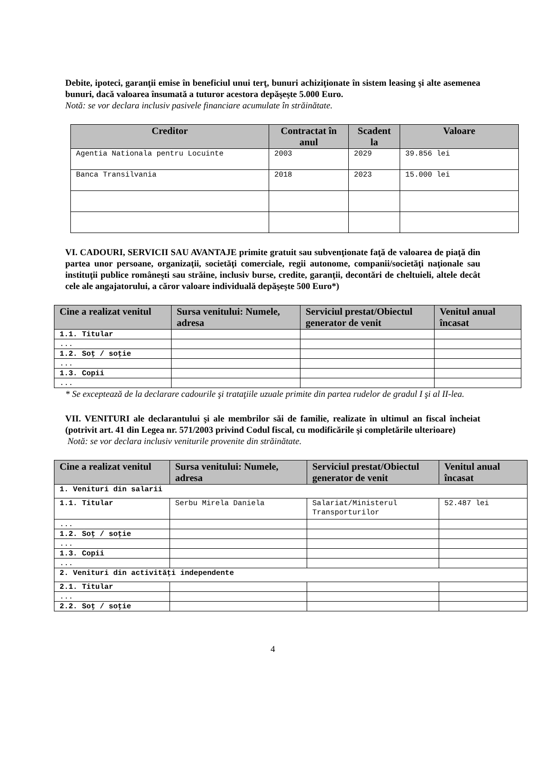Debite, ipoteci, garanţii emise în beneficiul unui terţ, bunuri achiziţionate în sistem leasing şi alte asemenea bunuri, dacă valoarea însumată a tuturor acestora depăşeşte 5.000 Euro.
Notă: se vor declara inclusiv pasivele financiare acumulate în străinătate.
| Creditor | Contractat în anul | Scadent la | Valoare |
| --- | --- | --- | --- |
| Agentia Nationala pentru Locuinte | 2003 | 2029 | 39.856 lei |
| Banca Transilvania | 2018 | 2023 | 15.000 lei |
VI. CADOURI, SERVICII SAU AVANTAJE primite gratuit sau subvenţionate faţă de valoarea de piaţă din partea unor persoane, organizaţii, societăţi comerciale, regii autonome, companii/societăţi naţionale sau instituţii publice româneşti sau străine, inclusiv burse, credite, garanţii, decontări de cheltuieli, altele decât cele ale angajatorului, a căror valoare individuală depăşeşte 500 Euro*)
| Cine a realizat venitul | Sursa venitului: Numele, adresa | Serviciul prestat/Obiectul generator de venit | Venitul anual încasat |
| --- | --- | --- | --- |
| 1.1. Titular | | | |
| ... | | | |
| 1.2. Soţ / soţie | | | |
| ... | | | |
| 1.3. Copii | | | |
| ... | | | |
* Se exceptează de la declarare cadourile şi trataţiile uzuale primite din partea rudelor de gradul I şi al II-lea.
VII. VENITURI ale declarantului şi ale membrilor săi de familie, realizate în ultimul an fiscal încheiat (potrivit art. 41 din Legea nr. 571/2003 privind Codul fiscal, cu modificările şi completările ulterioare)
Notă: se vor declara inclusiv veniturile provenite din străinătate.
| Cine a realizat venitul | Sursa venitului: Numele, adresa | Serviciul prestat/Obiectul generator de venit | Venitul anual încasat |
| --- | --- | --- | --- |
| 1. Venituri din salarii | | | |
| 1.1. Titular | Serbu Mirela Daniela | Salariat/Ministerul Transporturilor | 52.487 lei |
| ... | | | |
| 1.2. Soţ / soţie | | | |
| ... | | | |
| 1.3. Copii | | | |
| ... | | | |
| 2. Venituri din activităţi independente | | | |
| 2.1. Titular | | | |
| ... | | | |
| 2.2. Soţ / soţie | | | |
4